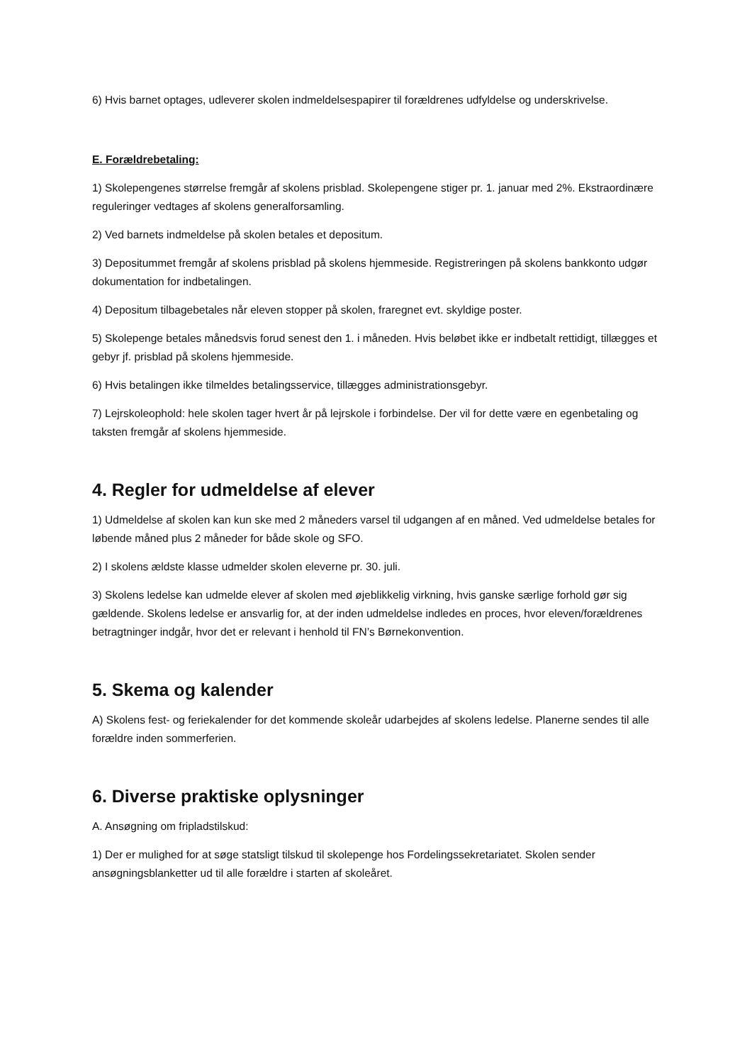6) Hvis barnet optages, udleverer skolen indmeldelsespapirer til forældrenes udfyldelse og underskrivelse.
E. Forældrebetaling:
1) Skolepengenes størrelse fremgår af skolens prisblad. Skolepengene stiger pr. 1. januar med 2%. Ekstraordinære reguleringer vedtages af skolens generalforsamling.
2) Ved barnets indmeldelse på skolen betales et depositum.
3) Depositummet fremgår af skolens prisblad på skolens hjemmeside. Registreringen på skolens bankkonto udgør dokumentation for indbetalingen.
4) Depositum tilbagebetales når eleven stopper på skolen, fraregnet evt. skyldige poster.
5) Skolepenge betales månedsvis forud senest den 1. i måneden. Hvis beløbet ikke er indbetalt rettidigt, tillægges et gebyr jf. prisblad på skolens hjemmeside.
6) Hvis betalingen ikke tilmeldes betalingsservice, tillægges administrationsgebyr.
7) Lejrskoleophold: hele skolen tager hvert år på lejrskole i forbindelse. Der vil for dette være en egenbetaling og taksten fremgår af skolens hjemmeside.
4. Regler for udmeldelse af elever
1) Udmeldelse af skolen kan kun ske med 2 måneders varsel til udgangen af en måned. Ved udmeldelse betales for løbende måned plus 2 måneder for både skole og SFO.
2) I skolens ældste klasse udmelder skolen eleverne pr. 30. juli.
3) Skolens ledelse kan udmelde elever af skolen med øjeblikkelig virkning, hvis ganske særlige forhold gør sig gældende. Skolens ledelse er ansvarlig for, at der inden udmeldelse indledes en proces, hvor eleven/forældrenes betragtninger indgår, hvor det er relevant i henhold til FN’s Børnekonvention.
5. Skema og kalender
A) Skolens fest- og feriekalender for det kommende skoleår udarbejdes af skolens ledelse. Planerne sendes til alle forældre inden sommerferien.
6. Diverse praktiske oplysninger
A. Ansøgning om fripladstilskud:
1) Der er mulighed for at søge statsligt tilskud til skolepenge hos Fordelingssekretariatet. Skolen sender ansøgningsblanketter ud til alle forældre i starten af skoleåret.